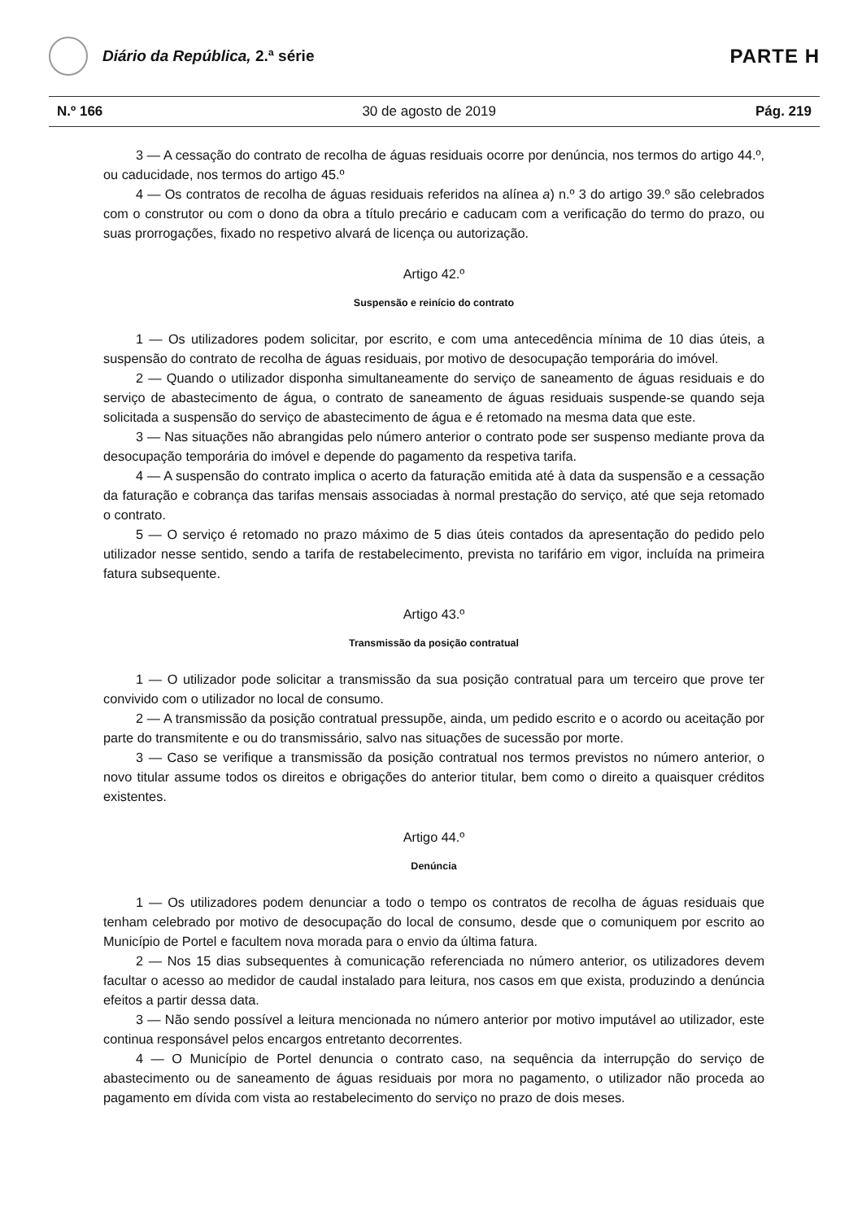Diário da República, 2.ª série
PARTE H
N.º 166 30 de agosto de 2019 Pág. 219
3 — A cessação do contrato de recolha de águas residuais ocorre por denúncia, nos termos do artigo 44.º, ou caducidade, nos termos do artigo 45.º
4 — Os contratos de recolha de águas residuais referidos na alínea a) n.º 3 do artigo 39.º são celebrados com o construtor ou com o dono da obra a título precário e caducam com a verificação do termo do prazo, ou suas prorrogações, fixado no respetivo alvará de licença ou autorização.
Artigo 42.º
Suspensão e reinício do contrato
1 — Os utilizadores podem solicitar, por escrito, e com uma antecedência mínima de 10 dias úteis, a suspensão do contrato de recolha de águas residuais, por motivo de desocupação temporária do imóvel.
2 — Quando o utilizador disponha simultaneamente do serviço de saneamento de águas residuais e do serviço de abastecimento de água, o contrato de saneamento de águas residuais suspende-se quando seja solicitada a suspensão do serviço de abastecimento de água e é retomado na mesma data que este.
3 — Nas situações não abrangidas pelo número anterior o contrato pode ser suspenso mediante prova da desocupação temporária do imóvel e depende do pagamento da respetiva tarifa.
4 — A suspensão do contrato implica o acerto da faturação emitida até à data da suspensão e a cessação da faturação e cobrança das tarifas mensais associadas à normal prestação do serviço, até que seja retomado o contrato.
5 — O serviço é retomado no prazo máximo de 5 dias úteis contados da apresentação do pedido pelo utilizador nesse sentido, sendo a tarifa de restabelecimento, prevista no tarifário em vigor, incluída na primeira fatura subsequente.
Artigo 43.º
Transmissão da posição contratual
1 — O utilizador pode solicitar a transmissão da sua posição contratual para um terceiro que prove ter convivido com o utilizador no local de consumo.
2 — A transmissão da posição contratual pressupõe, ainda, um pedido escrito e o acordo ou aceitação por parte do transmitente e ou do transmissário, salvo nas situações de sucessão por morte.
3 — Caso se verifique a transmissão da posição contratual nos termos previstos no número anterior, o novo titular assume todos os direitos e obrigações do anterior titular, bem como o direito a quaisquer créditos existentes.
Artigo 44.º
Denúncia
1 — Os utilizadores podem denunciar a todo o tempo os contratos de recolha de águas residuais que tenham celebrado por motivo de desocupação do local de consumo, desde que o comuniquem por escrito ao Município de Portel e facultem nova morada para o envio da última fatura.
2 — Nos 15 dias subsequentes à comunicação referenciada no número anterior, os utilizadores devem facultar o acesso ao medidor de caudal instalado para leitura, nos casos em que exista, produzindo a denúncia efeitos a partir dessa data.
3 — Não sendo possível a leitura mencionada no número anterior por motivo imputável ao utilizador, este continua responsável pelos encargos entretanto decorrentes.
4 — O Município de Portel denuncia o contrato caso, na sequência da interrupção do serviço de abastecimento ou de saneamento de águas residuais por mora no pagamento, o utilizador não proceda ao pagamento em dívida com vista ao restabelecimento do serviço no prazo de dois meses.